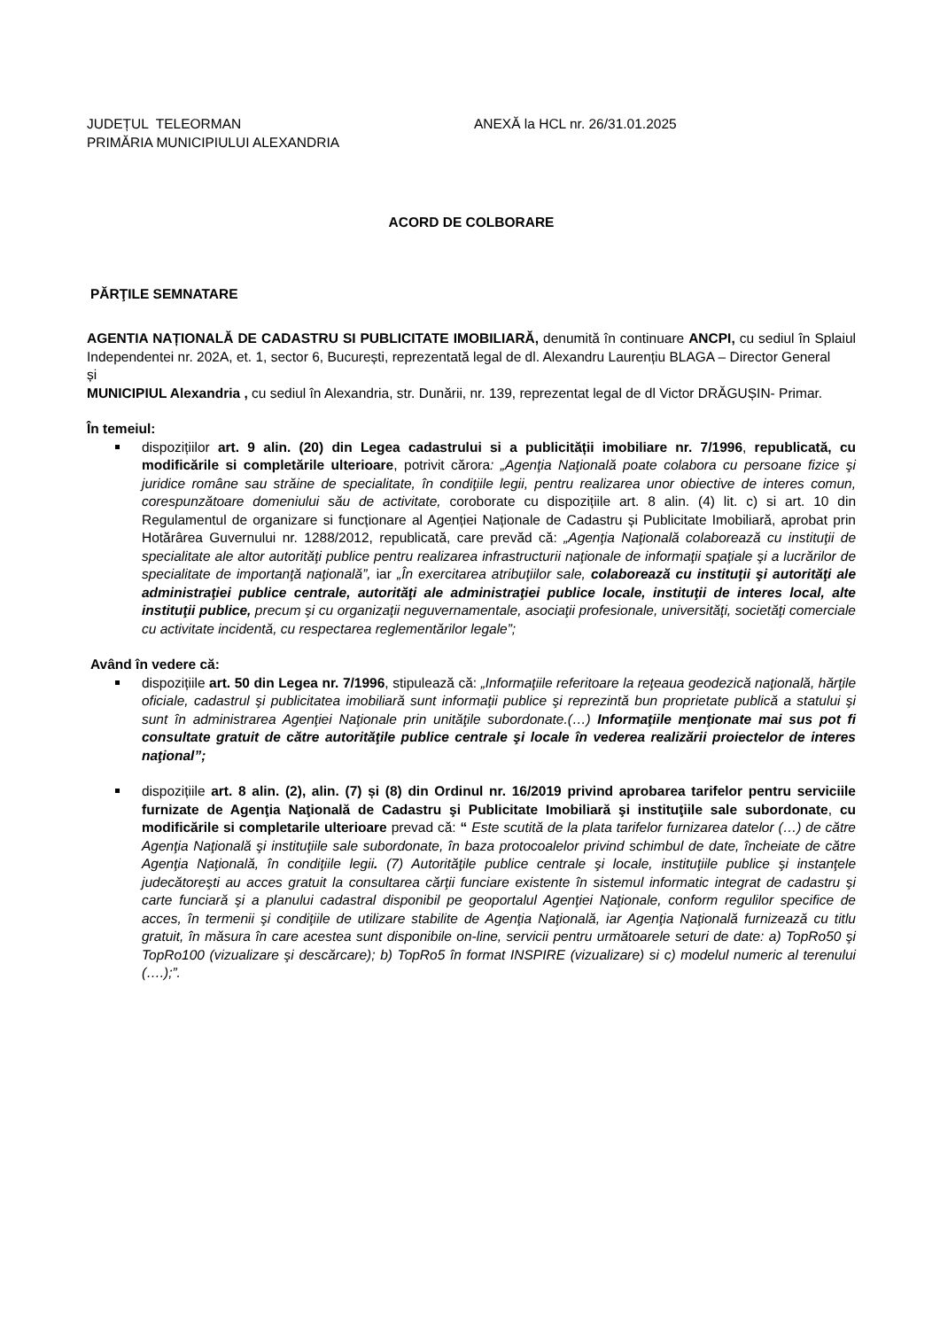JUDEȚUL TELEORMAN
PRIMĂRIA MUNICIPIULUI ALEXANDRIA
ANEXĂ la HCL nr. 26/31.01.2025
ACORD DE COLBORARE
PĂRŢILE SEMNATARE
AGENTIA NAȚIONALĂ DE CADASTRU SI PUBLICITATE IMOBILIARĂ, denumită în continuare ANCPI, cu sediul în Splaiul Independentei nr. 202A, et. 1, sector 6, București, reprezentată legal de dl. Alexandru Laurențiu BLAGA – Director General
și
MUNICIPIUL Alexandria , cu sediul în Alexandria, str. Dunării, nr. 139, reprezentat legal de dl Victor DRĂGUȘIN- Primar.
În temeiul:
dispozițiilor art. 9 alin. (20) din Legea cadastrului si a publicității imobiliare nr. 7/1996, republicată, cu modificările si completările ulterioare, potrivit cărora: „Agenţia Naţională poate colabora cu persoane fizice şi juridice române sau străine de specialitate, în condiţiile legii, pentru realizarea unor obiective de interes comun, corespunzătoare domeniului său de activitate, coroborate cu dispozițiile art. 8 alin. (4) lit. c) si art. 10 din Regulamentul de organizare si funcționare al Agenției Naționale de Cadastru și Publicitate Imobiliară, aprobat prin Hotărârea Guvernului nr. 1288/2012, republicată, care prevăd că: „Agenţia Naţională colaborează cu instituţii de specialitate ale altor autorităţi publice pentru realizarea infrastructurii naţionale de informaţii spaţiale şi a lucrărilor de specialitate de importanţă naţională”, iar „În exercitarea atribuţiilor sale, colaborează cu instituţii şi autorităţi ale administraţiei publice centrale, autorităţi ale administraţiei publice locale, instituţii de interes local, alte instituţii publice, precum şi cu organizaţii neguvernamentale, asociaţii profesionale, universităţi, societăţi comerciale cu activitate incidentă, cu respectarea reglementărilor legale”;
Având în vedere că:
dispozițiile art. 50 din Legea nr. 7/1996, stipulează că: „Informaţiile referitoare la reţeaua geodezică naţională, hărţile oficiale, cadastrul şi publicitatea imobiliară sunt informaţii publice şi reprezintă bun proprietate publică a statului şi sunt în administrarea Agenţiei Naţionale prin unităţile subordonate.(…) Informaţiile menţionate mai sus pot fi consultate gratuit de către autorităţile publice centrale şi locale în vederea realizării proiectelor de interes naţional”;
dispozițiile art. 8 alin. (2), alin. (7) și (8) din Ordinul nr. 16/2019 privind aprobarea tarifelor pentru serviciile furnizate de Agenţia Naţională de Cadastru şi Publicitate Imobiliară şi instituţiile sale subordonate, cu modificările si completarile ulterioare prevad că: “ Este scutită de la plata tarifelor furnizarea datelor (…) de către Agenţia Naţională şi instituţiile sale subordonate, în baza protocoalelor privind schimbul de date, încheiate de către Agenţia Naţională, în condiţiile legii. (7) Autorităţile publice centrale şi locale, instituţiile publice şi instanţele judecătoreşti au acces gratuit la consultarea cărţii funciare existente în sistemul informatic integrat de cadastru şi carte funciară şi a planului cadastral disponibil pe geoportalul Agenţiei Naţionale, conform regulilor specifice de acces, în termenii şi condiţiile de utilizare stabilite de Agenţia Naţională, iar Agenţia Naţională furnizează cu titlu gratuit, în măsura în care acestea sunt disponibile on-line, servicii pentru următoarele seturi de date: a) TopRo50 şi TopRo100 (vizualizare şi descărcare); b) TopRo5 în format INSPIRE (vizualizare) si c) modelul numeric al terenului (….);”.